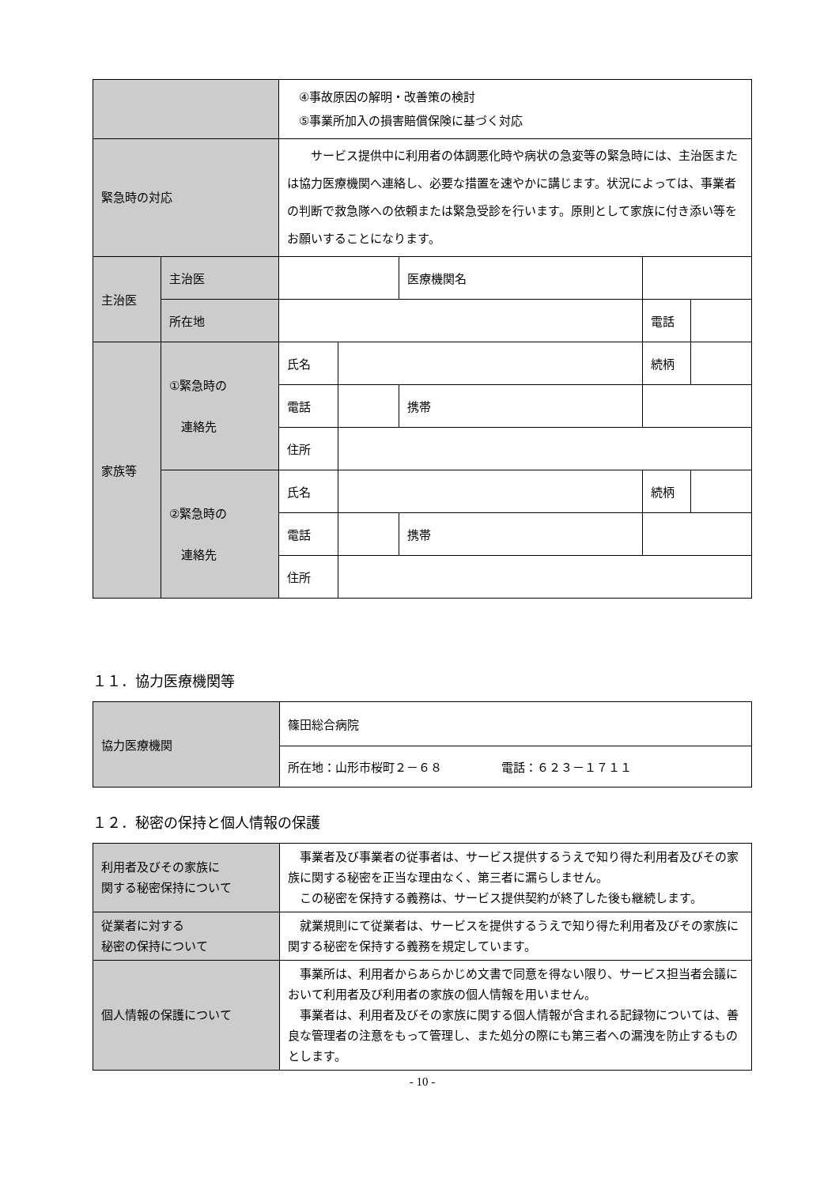| | | ④事故原因の解明・改善策の検討 ⑤事業所加入の損害賠償保険に基づく対応 | | | | |
| 緊急時の対応 | | サービス提供中に利用者の体調悪化時や病状の急変等の緊急時には、主治医または協力医療機関へ連絡し、必要な措置を速やかに講じます。状況によっては、事業者の判断で救急隊への依頼または緊急受診を行います。原則として家族に付き添い等をお願いすることになります。 | | | | |
| 主治医 | 主治医 | | | 医療機関名 | | |
| | 所在地 | | | | 電話 | |
| 家族等 | ①緊急時の 連絡先 | 氏名 | | | 続柄 | |
| | | 電話 | | 携帯 | | |
| | | 住所 | | | | |
| | ②緊急時の 連絡先 | 氏名 | | | 続柄 | |
| | | 電話 | | 携帯 | | |
| | | 住所 | | | | |
１１．協力医療機関等
| 協力医療機関 | 篠田総合病院 |
| | 所在地：山形市桜町２－６８ 電話：６２３－１７１１ |
１２．秘密の保持と個人情報の保護
| 利用者及びその家族に 関する秘密保持について | 事業者及び事業者の従事者は、サービス提供するうえで知り得た利用者及びその家族に関する秘密を正当な理由なく、第三者に漏らしません。 この秘密を保持する義務は、サービス提供契約が終了した後も継続します。 |
| 従業者に対する 秘密の保持について | 就業規則にて従業者は、サービスを提供するうえで知り得た利用者及びその家族に関する秘密を保持する義務を規定しています。 |
| 個人情報の保護について | 事業所は、利用者からあらかじめ文書で同意を得ない限り、サービス担当者会議において利用者及び利用者の家族の個人情報を用いません。 事業者は、利用者及びその家族に関する個人情報が含まれる記録物については、善良な管理者の注意をもって管理し、また処分の際にも第三者への漏洩を防止するものとします。 |
- 10 -